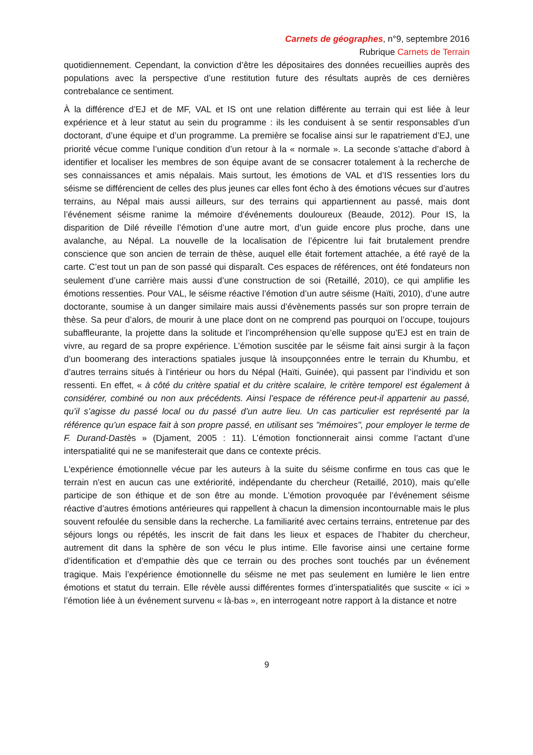Carnets de géographes, n°9, septembre 2016
Rubrique Carnets de Terrain
quotidiennement. Cependant, la conviction d’être les dépositaires des données recueillies auprès des populations avec la perspective d’une restitution future des résultats auprès de ces dernières contrebalance ce sentiment.
À la différence d’EJ et de MF, VAL et IS ont une relation différente au terrain qui est liée à leur expérience et à leur statut au sein du programme : ils les conduisent à se sentir responsables d’un doctorant, d’une équipe et d’un programme. La première se focalise ainsi sur le rapatriement d’EJ, une priorité vécue comme l’unique condition d’un retour à la « normale ». La seconde s’attache d’abord à identifier et localiser les membres de son équipe avant de se consacrer totalement à la recherche de ses connaissances et amis népalais. Mais surtout, les émotions de VAL et d’IS ressenties lors du séisme se différencient de celles des plus jeunes car elles font écho à des émotions vécues sur d’autres terrains, au Népal mais aussi ailleurs, sur des terrains qui appartiennent au passé, mais dont l’événement séisme ranime la mémoire d'événements douloureux (Beaude, 2012). Pour IS, la disparition de Dilé réveille l’émotion d’une autre mort, d’un guide encore plus proche, dans une avalanche, au Népal. La nouvelle de la localisation de l’épicentre lui fait brutalement prendre conscience que son ancien de terrain de thèse, auquel elle était fortement attachée, a été rayé de la carte. C’est tout un pan de son passé qui disparaît. Ces espaces de références, ont été fondateurs non seulement d’une carrière mais aussi d’une construction de soi (Retaillé, 2010), ce qui amplifie les émotions ressenties. Pour VAL, le séisme réactive l’émotion d’un autre séisme (Haïti, 2010), d’une autre doctorante, soumise à un danger similaire mais aussi d’évènements passés sur son propre terrain de thèse. Sa peur d’alors, de mourir à une place dont on ne comprend pas pourquoi on l’occupe, toujours subaffleurante, la projette dans la solitude et l’incompréhension qu’elle suppose qu’EJ est en train de vivre, au regard de sa propre expérience. L’émotion suscitée par le séisme fait ainsi surgir à la façon d’un boomerang des interactions spatiales jusque là insoupçonnées entre le terrain du Khumbu, et d’autres terrains situés à l’intérieur ou hors du Népal (Haïti, Guinée), qui passent par l’individu et son ressenti. En effet, « à côté du critère spatial et du critère scalaire, le critère temporel est également à considérer, combiné ou non aux précédents. Ainsi l’espace de référence peut-il appartenir au passé, qu’il s’agisse du passé local ou du passé d’un autre lieu. Un cas particulier est représenté par la référence qu’un espace fait à son propre passé, en utilisant ses "mémoires", pour employer le terme de F. Durand-Dastès » (Djament, 2005 : 11). L’émotion fonctionnerait ainsi comme l’actant d’une interspatialité qui ne se manifesterait que dans ce contexte précis.
L'expérience émotionnelle vécue par les auteurs à la suite du séisme confirme en tous cas que le terrain n'est en aucun cas une extériorité, indépendante du chercheur (Retaillé, 2010), mais qu’elle participe de son éthique et de son être au monde. L’émotion provoquée par l’événement séisme réactive d’autres émotions antérieures qui rappellent à chacun la dimension incontournable mais le plus souvent refoulée du sensible dans la recherche. La familiarité avec certains terrains, entretenue par des séjours longs ou répétés, les inscrit de fait dans les lieux et espaces de l’habiter du chercheur, autrement dit dans la sphère de son vécu le plus intime. Elle favorise ainsi une certaine forme d’identification et d’empathie dès que ce terrain ou des proches sont touchés par un événement tragique. Mais l’expérience émotionnelle du séisme ne met pas seulement en lumière le lien entre émotions et statut du terrain. Elle révèle aussi différentes formes d’interspatialités que suscite « ici » l’émotion liée à un événement survenu « là-bas », en interrogeant notre rapport à la distance et notre
9